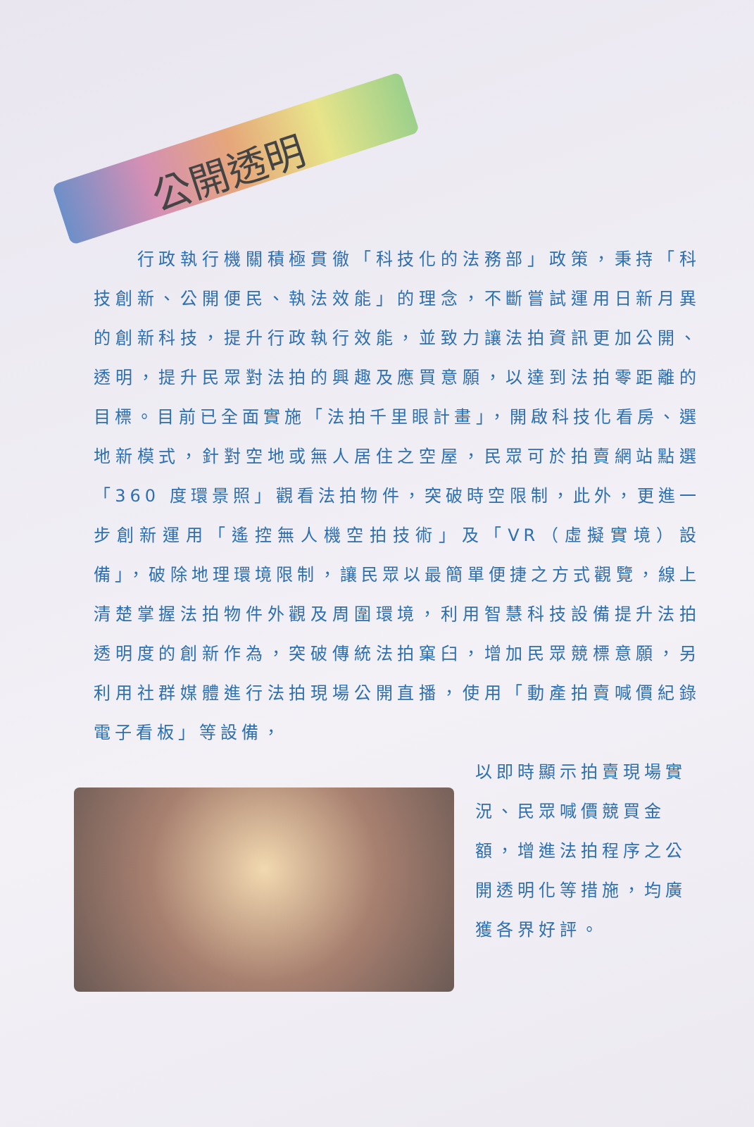公開透明
　　行政執行機關積極貫徹「科技化的法務部」政策，秉持「科技創新、公開便民、執法效能」的理念，不斷嘗試運用日新月異的創新科技，提升行政執行效能，並致力讓法拍資訊更加公開、透明，提升民眾對法拍的興趣及應買意願，以達到法拍零距離的目標。目前已全面實施「法拍千里眼計畫」，開啟科技化看房、選地新模式，針對空地或無人居住之空屋，民眾可於拍賣網站點選「360 度環景照」觀看法拍物件，突破時空限制，此外，更進一步創新運用「遙控無人機空拍技術」及「VR（虛擬實境）設備」，破除地理環境限制，讓民眾以最簡單便捷之方式觀覽，線上清楚掌握法拍物件外觀及周圍環境，利用智慧科技設備提升法拍透明度的創新作為，突破傳統法拍窠臼，增加民眾競標意願，另利用社群媒體進行法拍現場公開直播，使用「動產拍賣喊價紀錄電子看板」等設備，
以即時顯示拍賣現場實況、民眾喊價競買金額，增進法拍程序之公開透明化等措施，均廣獲各界好評。